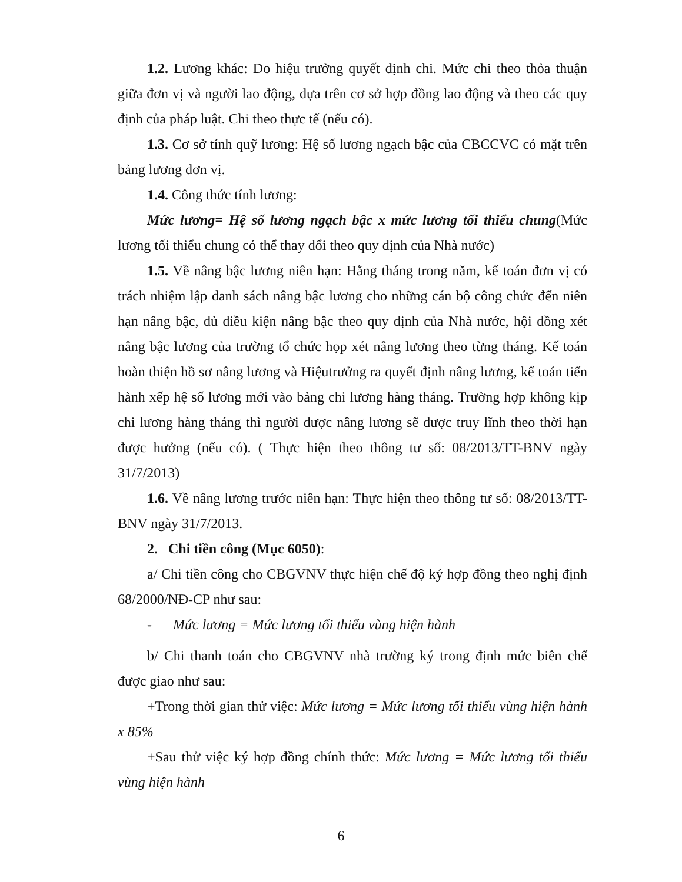1.2. Lương khác: Do hiệu trưởng quyết định chi. Mức chi theo thỏa thuận giữa đơn vị và người lao động, dựa trên cơ sở hợp đồng lao động và theo các quy định của pháp luật. Chi theo thực tế (nếu có).
1.3. Cơ sở tính quỹ lương: Hệ số lương ngạch bậc của CBCCVC có mặt trên bảng lương đơn vị.
1.4. Công thức tính lương:
Mức lương= Hệ số lương ngạch bậc x mức lương tối thiểu chung(Mức lương tối thiểu chung có thể thay đổi theo quy định của Nhà nước)
1.5. Về nâng bậc lương niên hạn: Hằng tháng trong năm, kế toán đơn vị có trách nhiệm lập danh sách nâng bậc lương cho những cán bộ công chức đến niên hạn nâng bậc, đủ điều kiện nâng bậc theo quy định của Nhà nước, hội đồng xét nâng bậc lương của trường tổ chức họp xét nâng lương theo từng tháng. Kế toán hoàn thiện hồ sơ nâng lương và Hiệutrưởng ra quyết định nâng lương, kế toán tiến hành xếp hệ số lương mới vào bảng chi lương hàng tháng. Trường hợp không kịp chi lương hàng tháng thì người được nâng lương sẽ được truy lĩnh theo thời hạn được hưởng (nếu có). ( Thực hiện theo thông tư số: 08/2013/TT-BNV ngày 31/7/2013)
1.6. Về nâng lương trước niên hạn: Thực hiện theo thông tư số: 08/2013/TT-BNV ngày 31/7/2013.
2. Chi tiền công (Mục 6050):
a/ Chi tiền công cho CBGVNV thực hiện chế độ ký hợp đồng theo nghị định 68/2000/NĐ-CP như sau:
- Mức lương = Mức lương tối thiểu vùng hiện hành
b/ Chi thanh toán cho CBGVNV nhà trường ký trong định mức biên chế được giao như sau:
+Trong thời gian thử việc: Mức lương = Mức lương tối thiểu vùng hiện hành x 85%
+Sau thử việc ký hợp đồng chính thức: Mức lương = Mức lương tối thiểu vùng hiện hành
6